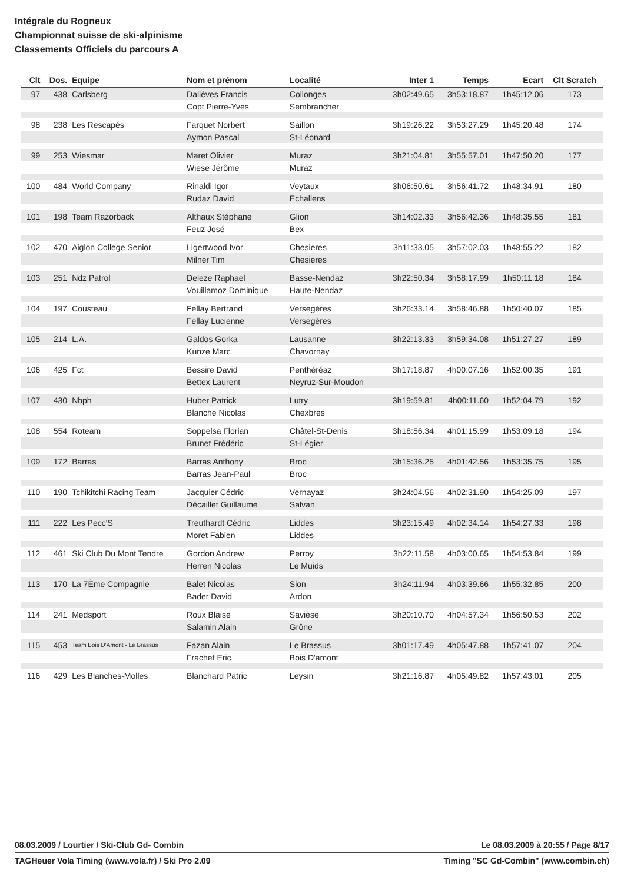Intégrale du Rogneux
Championnat suisse de ski-alpinisme
Classements Officiels du parcours A
| Clt | Dos. | Equipe | Nom et prénom | Localité | Inter 1 | Temps | Ecart | Clt Scratch |
| --- | --- | --- | --- | --- | --- | --- | --- | --- |
| 97 | 438 | Carlsberg | Dallèves Francis | Collonges | 3h02:49.65 | 3h53:18.87 | 1h45:12.06 | 173 |
| | | | Copt Pierre-Yves | Sembrancher | | | | |
| 98 | 238 | Les Rescapés | Farquet Norbert | Saillon | 3h19:26.22 | 3h53:27.29 | 1h45:20.48 | 174 |
| | | | Aymon Pascal | St-Léonard | | | | |
| 99 | 253 | Wiesmar | Maret Olivier | Muraz | 3h21:04.81 | 3h55:57.01 | 1h47:50.20 | 177 |
| | | | Wiese Jérôme | Muraz | | | | |
| 100 | 484 | World Company | Rinaldi Igor | Veytaux | 3h06:50.61 | 3h56:41.72 | 1h48:34.91 | 180 |
| | | | Rudaz David | Echallens | | | | |
| 101 | 198 | Team Razorback | Althaux Stéphane | Glion | 3h14:02.33 | 3h56:42.36 | 1h48:35.55 | 181 |
| | | | Feuz José | Bex | | | | |
| 102 | 470 | Aiglon College Senior | Ligertwood Ivor | Chesieres | 3h11:33.05 | 3h57:02.03 | 1h48:55.22 | 182 |
| | | | Milner Tim | Chesieres | | | | |
| 103 | 251 | Ndz Patrol | Deleze Raphael | Basse-Nendaz | 3h22:50.34 | 3h58:17.99 | 1h50:11.18 | 184 |
| | | | Vouillamoz Dominique | Haute-Nendaz | | | | |
| 104 | 197 | Cousteau | Fellay Bertrand | Versegères | 3h26:33.14 | 3h58:46.88 | 1h50:40.07 | 185 |
| | | | Fellay Lucienne | Versegères | | | | |
| 105 | 214 | L.A. | Galdos Gorka | Lausanne | 3h22:13.33 | 3h59:34.08 | 1h51:27.27 | 189 |
| | | | Kunze Marc | Chavornay | | | | |
| 106 | 425 | Fct | Bessire David | Penthéréaz | 3h17:18.87 | 4h00:07.16 | 1h52:00.35 | 191 |
| | | | Bettex Laurent | Neyruz-Sur-Moudon | | | | |
| 107 | 430 | Nbph | Huber Patrick | Lutry | 3h19:59.81 | 4h00:11.60 | 1h52:04.79 | 192 |
| | | | Blanche Nicolas | Chexbres | | | | |
| 108 | 554 | Roteam | Soppelsa Florian | Châtel-St-Denis | 3h18:56.34 | 4h01:15.99 | 1h53:09.18 | 194 |
| | | | Brunet Frédéric | St-Légier | | | | |
| 109 | 172 | Barras | Barras Anthony | Broc | 3h15:36.25 | 4h01:42.56 | 1h53:35.75 | 195 |
| | | | Barras Jean-Paul | Broc | | | | |
| 110 | 190 | Tchikitchi Racing Team | Jacquier Cédric | Vernayaz | 3h24:04.56 | 4h02:31.90 | 1h54:25.09 | 197 |
| | | | Décaillet Guillaume | Salvan | | | | |
| 111 | 222 | Les Pecc'S | Treuthardt Cédric | Liddes | 3h23:15.49 | 4h02:34.14 | 1h54:27.33 | 198 |
| | | | Moret Fabien | Liddes | | | | |
| 112 | 461 | Ski Club Du Mont Tendre | Gordon Andrew | Perroy | 3h22:11.58 | 4h03:00.65 | 1h54:53.84 | 199 |
| | | | Herren Nicolas | Le Muids | | | | |
| 113 | 170 | La 7Ème Compagnie | Balet Nicolas | Sion | 3h24:11.94 | 4h03:39.66 | 1h55:32.85 | 200 |
| | | | Bader David | Ardon | | | | |
| 114 | 241 | Medsport | Roux Blaise | Savièse | 3h20:10.70 | 4h04:57.34 | 1h56:50.53 | 202 |
| | | | Salamin Alain | Grône | | | | |
| 115 | 453 | Team Bois D'Amont - Le Brassus | Fazan Alain | Le Brassus | 3h01:17.49 | 4h05:47.88 | 1h57:41.07 | 204 |
| | | | Frachet Eric | Bois D'amont | | | | |
| 116 | 429 | Les Blanches-Molles | Blanchard Patric | Leysin | 3h21:16.87 | 4h05:49.82 | 1h57:43.01 | 205 |
08.03.2009 / Lourtier / Ski-Club Gd- Combin Le 08.03.2009 à 20:55 / Page 8/17
TAGHeuer Vola Timing (www.vola.fr) / Ski Pro 2.09 Timing "SC Gd-Combin" (www.combin.ch)